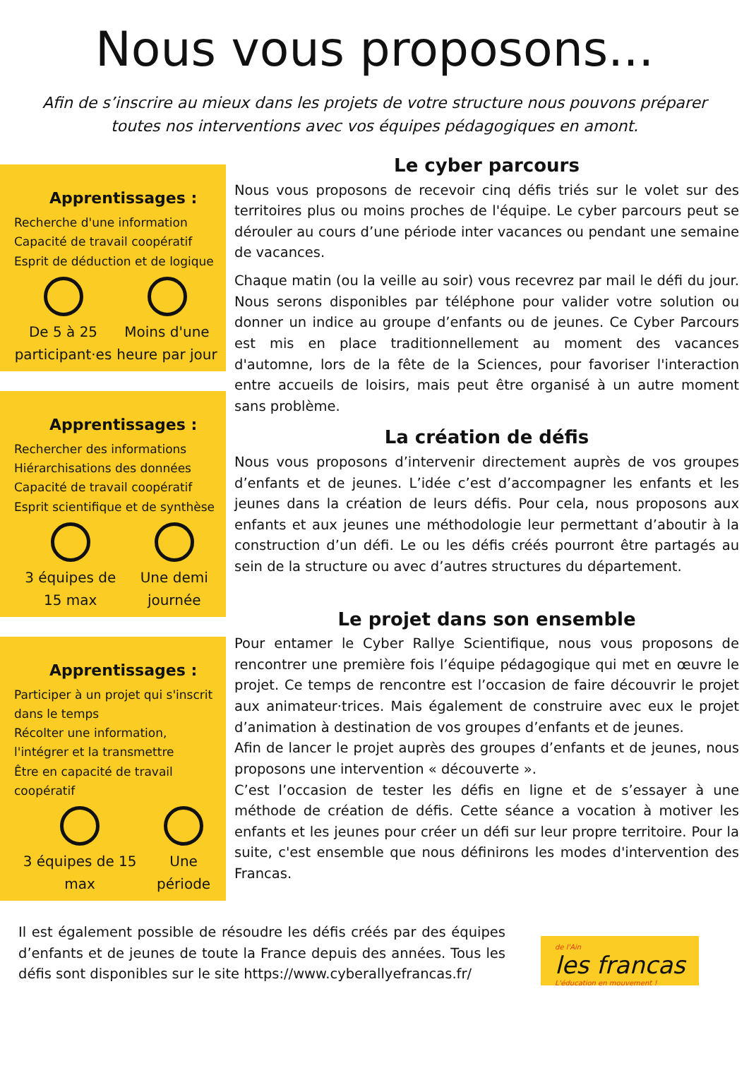Nous vous proposons...
Afin de s’inscrire au mieux dans les projets de votre structure nous pouvons préparer toutes nos interventions avec vos équipes pédagogiques en amont.
Apprentissages :
Recherche d'une information
Capacité de travail coopératif
Esprit de déduction et de logique
De 5 à 25 participant·es Moins d'une heure par jour
Apprentissages :
Rechercher des informations
Hiérarchisations des données
Capacité de travail coopératif
Esprit scientifique et de synthèse
3 équipes de 15 max Une demi journée
Apprentissages :
Participer à un projet qui s'inscrit dans le temps
Récolter une information, l'intégrer et la transmettre
Être en capacité de travail coopératif
3 équipes de 15 max Une période
Le cyber parcours
Nous vous proposons de recevoir cinq défis triés sur le volet sur des territoires plus ou moins proches de l'équipe. Le cyber parcours peut se dérouler au cours d’une période inter vacances ou pendant une semaine de vacances.
Chaque matin (ou la veille au soir) vous recevrez par mail le défi du jour. Nous serons disponibles par téléphone pour valider votre solution ou donner un indice au groupe d’enfants ou de jeunes. Ce Cyber Parcours est mis en place traditionnellement au moment des vacances d'automne, lors de la fête de la Sciences, pour favoriser l'interaction entre accueils de loisirs, mais peut être organisé à un autre moment sans problème.
La création de défis
Nous vous proposons d’intervenir directement auprès de vos groupes d’enfants et de jeunes. L’idée c’est d’accompagner les enfants et les jeunes dans la création de leurs défis. Pour cela, nous proposons aux enfants et aux jeunes une méthodologie leur permettant d’aboutir à la construction d’un défi. Le ou les défis créés pourront être partagés au sein de la structure ou avec d’autres structures du département.
Le projet dans son ensemble
Pour entamer le Cyber Rallye Scientifique, nous vous proposons de rencontrer une première fois l’équipe pédagogique qui met en œuvre le projet. Ce temps de rencontre est l’occasion de faire découvrir le projet aux animateur·trices. Mais également de construire avec eux le projet d’animation à destination de vos groupes d’enfants et de jeunes.
Afin de lancer le projet auprès des groupes d’enfants et de jeunes, nous proposons une intervention « découverte ».
C’est l’occasion de tester les défis en ligne et de s’essayer à une méthode de création de défis. Cette séance a vocation à motiver les enfants et les jeunes pour créer un défi sur leur propre territoire. Pour la suite, c'est ensemble que nous définirons les modes d'intervention des Francas.
Il est également possible de résoudre les défis créés par des équipes d’enfants et de jeunes de toute la France depuis des années. Tous les défis sont disponibles sur le site https://www.cyberallyefrancas.fr/
de l'Ain
les francas
L'éducation en mouvement !